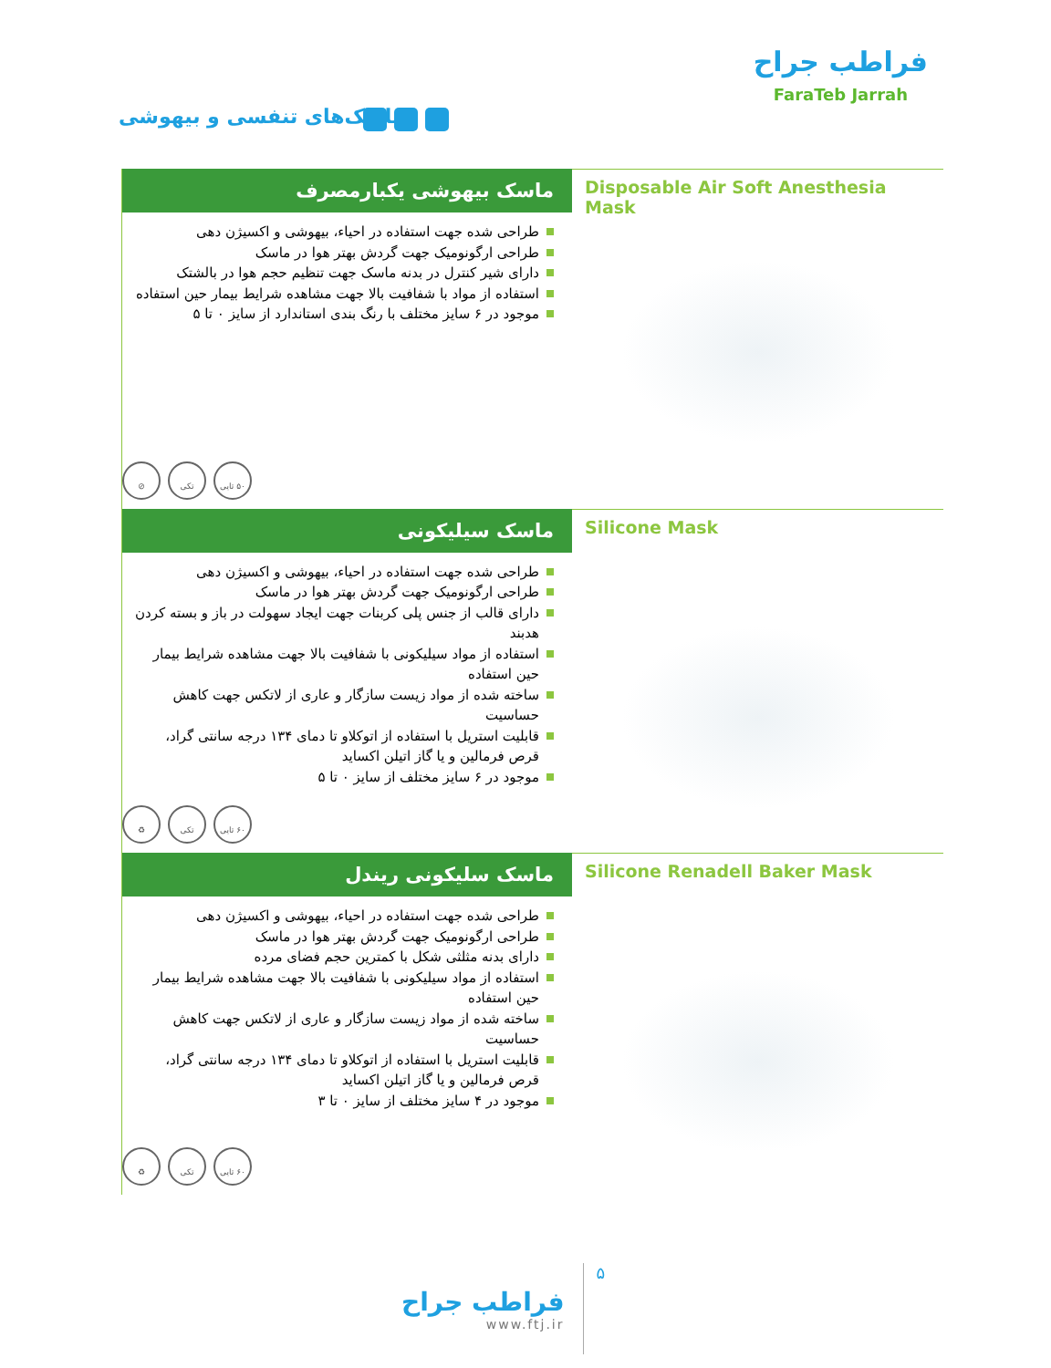ماسک‌های تنفسی و بیهوشی
فراطب جراح
FaraTeb Jarrah
ماسک بیهوشی یکبارمصرف
طراحی شده جهت استفاده در احیاء، بیهوشی و اکسیژن دهی
طراحی ارگونومیک جهت گردش بهتر هوا در ماسک
دارای شیر کنترل در بدنه ماسک جهت تنظیم حجم هوا در بالشتک
استفاده از مواد با شفافیت بالا جهت مشاهده شرایط بیمار حین استفاده
موجود در ۶ سایز مختلف با رنگ بندی استاندارد از سایز ۰ تا ۵
۵۰ تایی تکی ⊘
Disposable Air Soft Anesthesia Mask
ماسک سیلیکونی
طراحی شده جهت استفاده در احیاء، بیهوشی و اکسیژن دهی
طراحی ارگونومیک جهت گردش بهتر هوا در ماسک
دارای قالب از جنس پلی کربنات جهت ایجاد سهولت در باز و بسته کردن هدبند
استفاده از مواد سیلیکونی با شفافیت بالا جهت مشاهده شرایط بیمار حین استفاده
ساخته شده از مواد زیست سازگار و عاری از لاتکس جهت کاهش حساسیت
قابلیت استریل با استفاده از اتوکلاو تا دمای ۱۳۴ درجه سانتی گراد، قرص فرمالین و یا گاز اتیلن اکساید
موجود در ۶ سایز مختلف از سایز ۰ تا ۵
۶۰ تایی تکی ♻
Silicone Mask
ماسک سلیکونی ریندل
طراحی شده جهت استفاده در احیاء، بیهوشی و اکسیژن دهی
طراحی ارگونومیک جهت گردش بهتر هوا در ماسک
دارای بدنه مثلثی شکل با کمترین حجم فضای مرده
استفاده از مواد سیلیکونی با شفافیت بالا جهت مشاهده شرایط بیمار حین استفاده
ساخته شده از مواد زیست سازگار و عاری از لاتکس جهت کاهش حساسیت
قابلیت استریل با استفاده از اتوکلاو تا دمای ۱۳۴ درجه سانتی گراد، قرص فرمالین و یا گاز اتیلن اکساید
موجود در ۴ سایز مختلف از سایز ۰ تا ۳
۶۰ تایی تکی ♻
Silicone Renadell Baker Mask
فراطب جراح
www.ftj.ir
۵